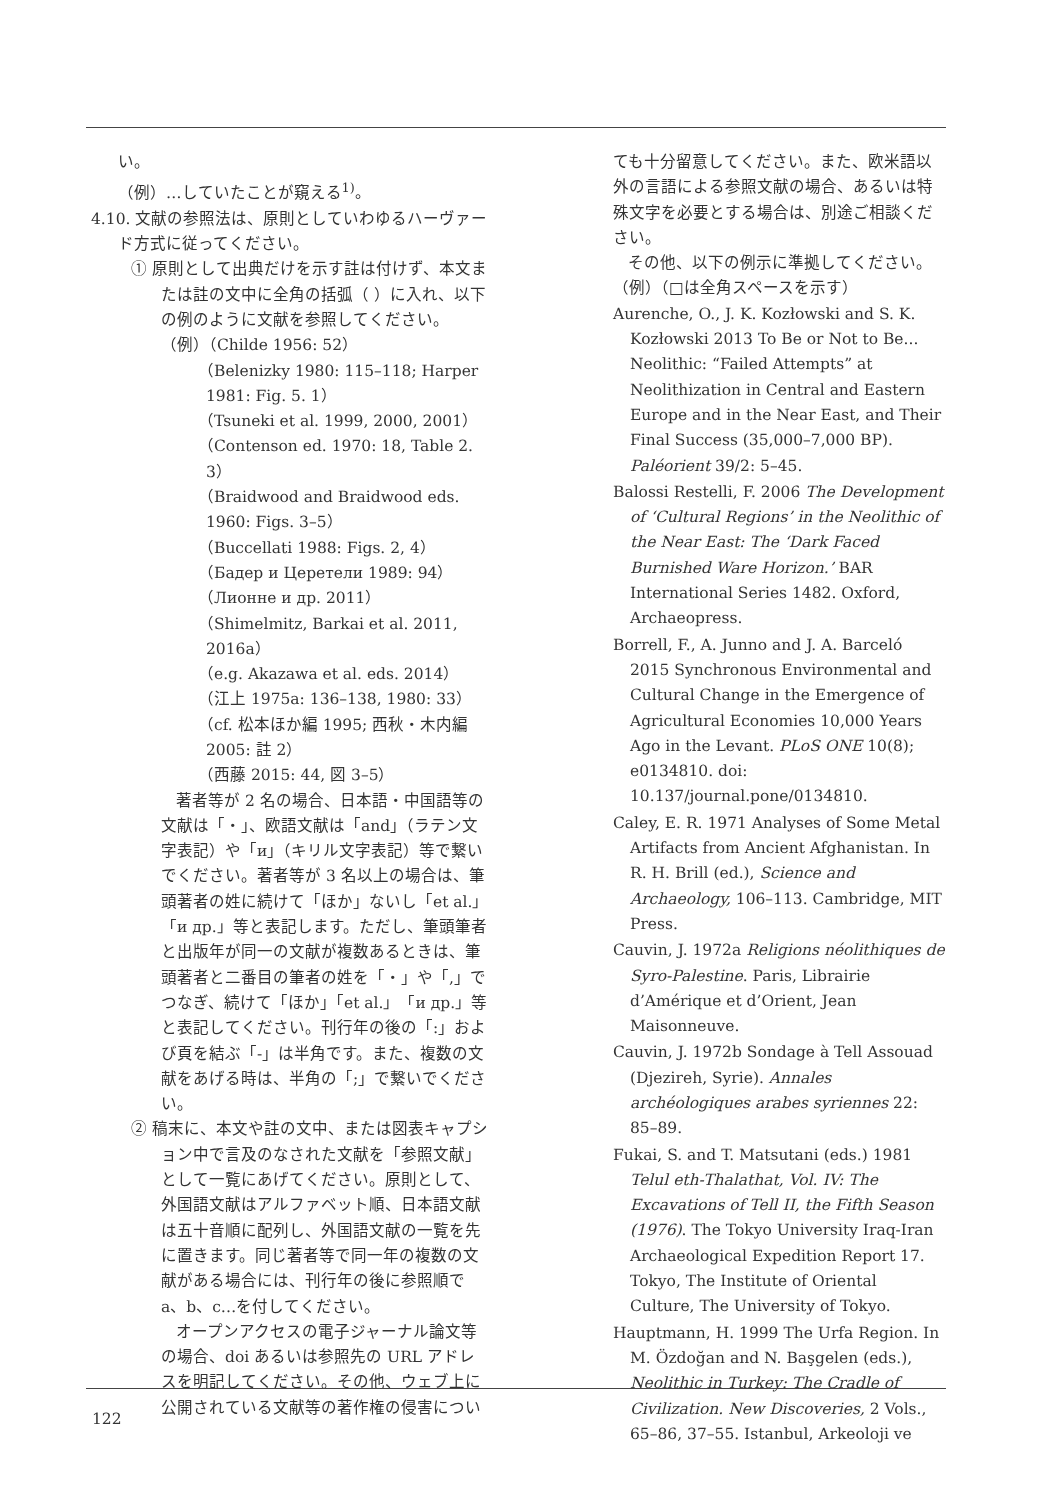い。
（例）…していたことが窺える<sup>1)</sup>。
4.10. 文献の参照法は、原則としていわゆるハーヴァード方式に従ってください。
① 原則として出典だけを示す註は付けず、本文または註の文中に全角の括弧（ ）に入れ、以下の例のように文献を参照してください。
（例）（Childe 1956: 52）
（Belenizky 1980: 115–118; Harper 1981: Fig. 5. 1）
（Tsuneki et al. 1999, 2000, 2001）
（Contenson ed. 1970: 18, Table 2. 3）
（Braidwood and Braidwood eds. 1960: Figs. 3–5）
（Buccellati 1988: Figs. 2, 4）
（Бадер и Церетели 1989: 94）
（Лионне и др. 2011）
（Shimelmitz, Barkai et al. 2011, 2016a）
（e.g. Akazawa et al. eds. 2014）
（江上 1975a: 136–138, 1980: 33）
（cf. 松本ほか編 1995; 西秋・木内編 2005: 註 2）
（西藤 2015: 44, 図 3–5）
著者等が 2 名の場合、日本語・中国語等の文献は「・」、欧語文献は「and」（ラテン文字表記）や「и」（キリル文字表記）等で繋いでください。著者等が 3 名以上の場合は、筆頭著者の姓に続けて「ほか」ないし「et al.」「и др.」等と表記します。ただし、筆頭筆者と出版年が同一の文献が複数あるときは、筆頭著者と二番目の筆者の姓を「・」や「,」でつなぎ、続けて「ほか」「et al.」「и др.」等と表記してください。刊行年の後の「:」および頁を結ぶ「-」は半角です。また、複数の文献をあげる時は、半角の「;」で繋いでください。
② 稿末に、本文や註の文中、または図表キャプション中で言及のなされた文献を「参照文献」として一覧にあげてください。原則として、外国語文献はアルファベット順、日本語文献は五十音順に配列し、外国語文献の一覧を先に置きます。同じ著者等で同一年の複数の文献がある場合には、刊行年の後に参照順で a、b、c…を付してください。
オープンアクセスの電子ジャーナル論文等の場合、doi あるいは参照先の URL アドレスを明記してください。その他、ウェブ上に公開されている文献等の著作権の侵害につい
ても十分留意してください。また、欧米語以外の言語による参照文献の場合、あるいは特殊文字を必要とする場合は、別途ご相談ください。
その他、以下の例示に準拠してください。
（例）（□は全角スペースを示す）
Aurenche, O., J. K. Kozłowski and S. K. Kozłowski 2013 To Be or Not to Be... Neolithic: “Failed Attempts” at Neolithization in Central and Eastern Europe and in the Near East, and Their Final Success (35,000–7,000 BP). Paléorient 39/2: 5–45.
Balossi Restelli, F. 2006 The Development of ‘Cultural Regions’ in the Neolithic of the Near East: The ‘Dark Faced Burnished Ware Horizon.’ BAR International Series 1482. Oxford, Archaeopress.
Borrell, F., A. Junno and J. A. Barceló 2015 Synchronous Environmental and Cultural Change in the Emergence of Agricultural Economies 10,000 Years Ago in the Levant. PLoS ONE 10(8); e0134810. doi: 10.137/journal.pone/0134810.
Caley, E. R. 1971 Analyses of Some Metal Artifacts from Ancient Afghanistan. In R. H. Brill (ed.), Science and Archaeology, 106–113. Cambridge, MIT Press.
Cauvin, J. 1972a Religions néolithiques de Syro-Palestine. Paris, Librairie d’Amérique et d’Orient, Jean Maisonneuve.
Cauvin, J. 1972b Sondage à Tell Assouad (Djezireh, Syrie). Annales archéologiques arabes syriennes 22: 85–89.
Fukai, S. and T. Matsutani (eds.) 1981 Telul eth-Thalathat, Vol. IV: The Excavations of Tell II, the Fifth Season (1976). The Tokyo University Iraq-Iran Archaeological Expedition Report 17. Tokyo, The Institute of Oriental Culture, The University of Tokyo.
Hauptmann, H. 1999 The Urfa Region. In M. Özdoğan and N. Başgelen (eds.), Neolithic in Turkey: The Cradle of Civilization. New Discoveries, 2 Vols., 65–86, 37–55. Istanbul, Arkeoloji ve
122